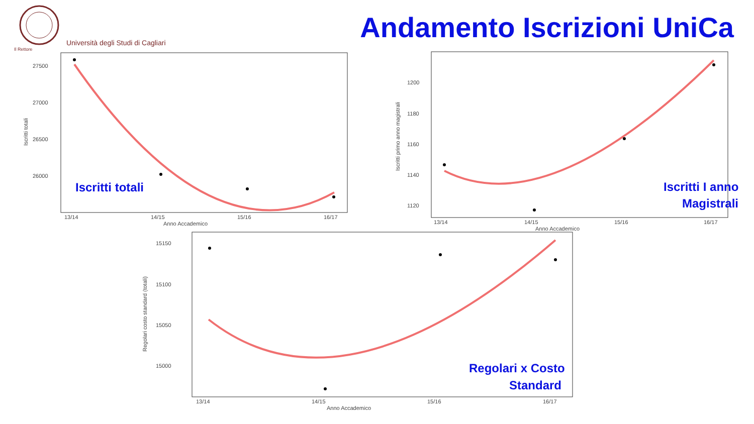Università degli Studi di Cagliari
Il Rettore
Andamento Iscrizioni UniCa
27500
27000
26500
26000
13/14
14/15
15/16
16/17
Anno Accademico
Iscritti totali
Iscritti totali
1200
1180
1160
1140
1120
13/14
14/15
15/16
16/17
Anno Accademico
Iscritti primo anno magistrali
Iscritti I anno
Magistrali
15150
15100
15050
15000
13/14
14/15
15/16
16/17
Anno Accademico
Regolari costo standard (totali)
Regolari x Costo
Standard